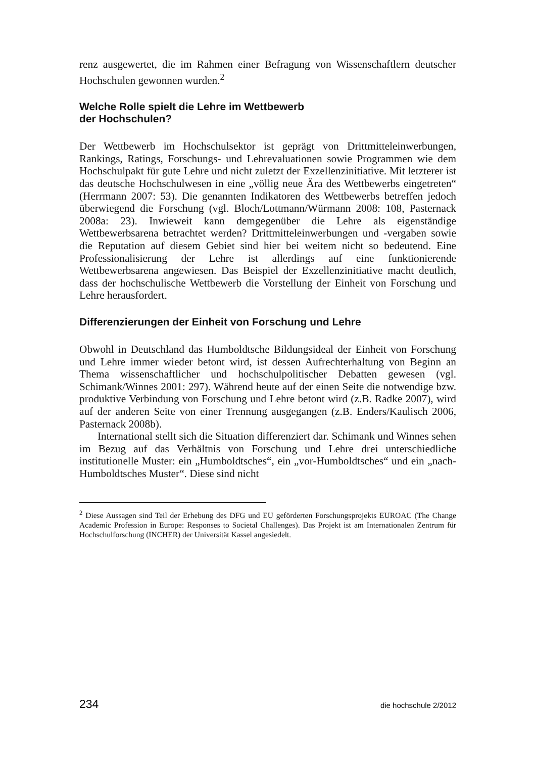renz ausgewertet, die im Rahmen einer Befragung von Wissenschaftlern deutscher Hochschulen gewonnen wurden.<sup>2</sup>
Welche Rolle spielt die Lehre im Wettbewerb
der Hochschulen?
Der Wettbewerb im Hochschulsektor ist geprägt von Drittmitteleinwerbungen, Rankings, Ratings, Forschungs- und Lehrevaluationen sowie Programmen wie dem Hochschulpakt für gute Lehre und nicht zuletzt der Exzellenzinitiative. Mit letzterer ist das deutsche Hochschulwesen in eine „völlig neue Ära des Wettbewerbs eingetreten“ (Herrmann 2007: 53). Die genannten Indikatoren des Wettbewerbs betreffen jedoch überwiegend die Forschung (vgl. Bloch/Lottmann/Würmann 2008: 108, Pasternack 2008a: 23). Inwieweit kann demgegenüber die Lehre als eigenständige Wettbewerbsarena betrachtet werden? Drittmitteleinwerbungen und -vergaben sowie die Reputation auf diesem Gebiet sind hier bei weitem nicht so bedeutend. Eine Professionalisierung der Lehre ist allerdings auf eine funktionierende Wettbewerbsarena angewiesen. Das Beispiel der Exzellenzinitiative macht deutlich, dass der hochschulische Wettbewerb die Vorstellung der Einheit von Forschung und Lehre herausfordert.
Differenzierungen der Einheit von Forschung und Lehre
Obwohl in Deutschland das Humboldtsche Bildungsideal der Einheit von Forschung und Lehre immer wieder betont wird, ist dessen Aufrechterhaltung von Beginn an Thema wissenschaftlicher und hochschulpolitischer Debatten gewesen (vgl. Schimank/Winnes 2001: 297). Während heute auf der einen Seite die notwendige bzw. produktive Verbindung von Forschung und Lehre betont wird (z.B. Radke 2007), wird auf der anderen Seite von einer Trennung ausgegangen (z.B. Enders/Kaulisch 2006, Pasternack 2008b).
International stellt sich die Situation differenziert dar. Schimank und Winnes sehen im Bezug auf das Verhältnis von Forschung und Lehre drei unterschiedliche institutionelle Muster: ein „Humboldtsches“, ein „vor-Humboldtsches“ und ein „nach-Humboldtsches Muster“. Diese sind nicht
<sup>2</sup> Diese Aussagen sind Teil der Erhebung des DFG und EU geförderten Forschungsprojekts EUROAC (The Change Academic Profession in Europe: Responses to Societal Challenges). Das Projekt ist am Internationalen Zentrum für Hochschulforschung (INCHER) der Universität Kassel angesiedelt.
234 die hochschule 2/2012